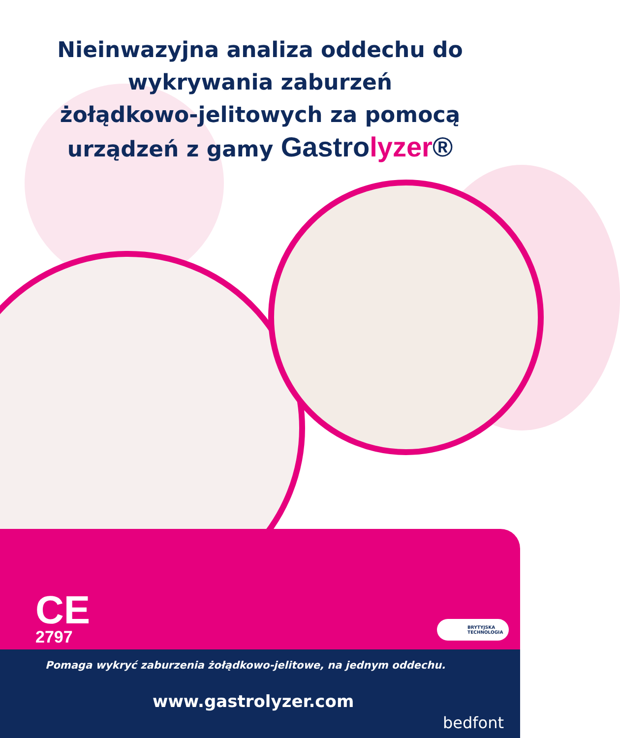Nieinwazyjna analiza oddechu do
wykrywania zaburzeń
żołądkowo-jelitowych za pomocą
urządzeń z gamy Gastrolyzer®
CE
2797
BRYTYJSKA
TECHNOLOGIA
Pomaga wykryć zaburzenia żołądkowo-jelitowe, na jednym oddechu.
www.gastrolyzer.com
bedfont